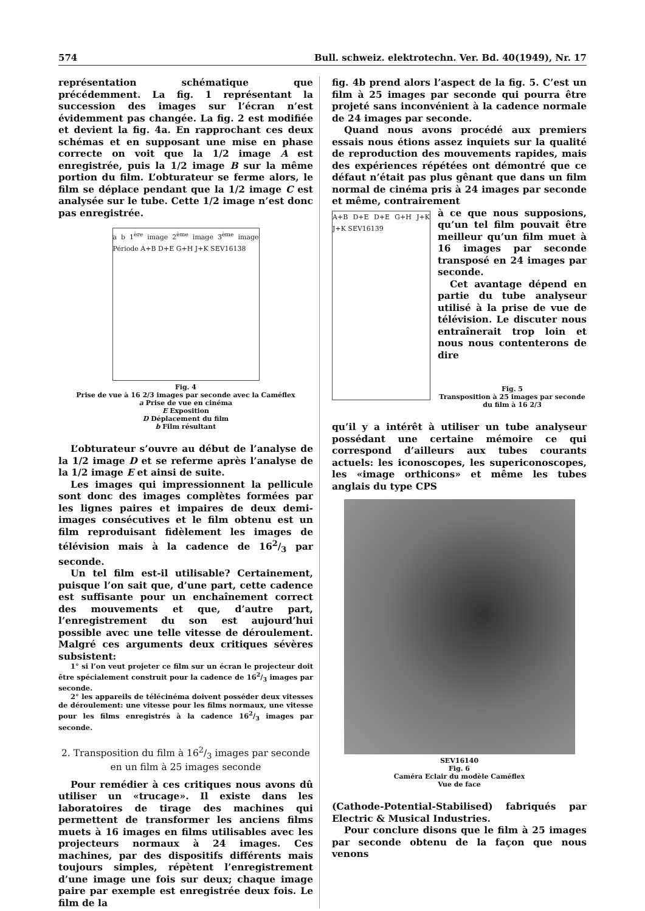574 Bull. schweiz. elektrotechn. Ver. Bd. 40(1949), Nr. 17
représentation schématique que précédemment. La fig. 1 représentant la succession des images sur l’écran n’est évidemment pas changée. La fig. 2 est modifiée et devient la fig. 4a. En rapprochant ces deux schémas et en supposant une mise en phase correcte on voit que la 1/2 image A est enregistrée, puis la 1/2 image B sur la même portion du film. L’obturateur se ferme alors, le film se déplace pendant que la 1/2 image C est analysée sur le tube. Cette 1/2 image n’est donc pas enregistrée.
a b 1<sup>ère</sup> image 2<sup>ème</sup> image 3<sup>ème</sup> image Période A+B D+E G+H J+K SEV16138
Fig. 4
Prise de vue à 16 2/3 images par seconde avec la Caméflex
a Prise de vue en cinéma
E Exposition
D Déplacement du film
b Film résultant
L’obturateur s’ouvre au début de l’analyse de la 1/2 image D et se referme après l’analyse de la 1/2 image E et ainsi de suite.
Les images qui impressionnent la pellicule sont donc des images complètes formées par les lignes paires et impaires de deux demi-images consécutives et le film obtenu est un film reproduisant fidèlement les images de télévision mais à la cadence de 162/3 par seconde.
Un tel film est-il utilisable? Certainement, puisque l’on sait que, d’une part, cette cadence est suffisante pour un enchaînement correct des mouvements et que, d’autre part, l’enregistrement du son est aujourd’hui possible avec une telle vitesse de déroulement. Malgré ces arguments deux critiques sévères subsistent:
1° si l’on veut projeter ce film sur un écran le projecteur doit être spécialement construit pour la cadence de 162/3 images par seconde.
2° les appareils de télécinéma doivent posséder deux vitesses de déroulement: une vitesse pour les films normaux, une vitesse pour les films enregistrés à la cadence 162/3 images par seconde.
2. Transposition du film à 162/3 images par seconde en un film à 25 images seconde
Pour remédier à ces critiques nous avons dû utiliser un «trucage». Il existe dans les laboratoires de tirage des machines qui permettent de transformer les anciens films muets à 16 images en films utilisables avec les projecteurs normaux à 24 images. Ces machines, par des dispositifs différents mais toujours simples, répètent l’enregistrement d’une image une fois sur deux; chaque image paire par exemple est enregistrée deux fois. Le film de la
fig. 4b prend alors l’aspect de la fig. 5. C’est un film à 25 images par seconde qui pourra être projeté sans inconvénient à la cadence normale de 24 images par seconde.
Quand nous avons procédé aux premiers essais nous étions assez inquiets sur la qualité de reproduction des mouvements rapides, mais des expériences répétées ont démontré que ce défaut n’était pas plus gênant que dans un film normal de cinéma pris à 24 images par seconde et même, contrairement
A+B D+E D+E G+H J+K J+K SEV16139
à ce que nous supposions, qu’un tel film pouvait être meilleur qu’un film muet à 16 images par seconde transposé en 24 images par seconde.
Cet avantage dépend en partie du tube analyseur utilisé à la prise de vue de télévision. Le discuter nous entraînerait trop loin et nous nous contenterons de dire
Fig. 5
Transposition à 25 images par seconde du film à 16 2/3
qu’il y a intérêt à utiliser un tube analyseur possédant une certaine mémoire ce qui correspond d’ailleurs aux tubes courants actuels: les iconoscopes, les supericonoscopes, les «image orthicons» et même les tubes anglais du type CPS
SEV16140
Fig. 6
Caméra Eclair du modèle Caméflex
Vue de face
(Cathode-Potential-Stabilised) fabriqués par Electric & Musical Industries.
Pour conclure disons que le film à 25 images par seconde obtenu de la façon que nous venons